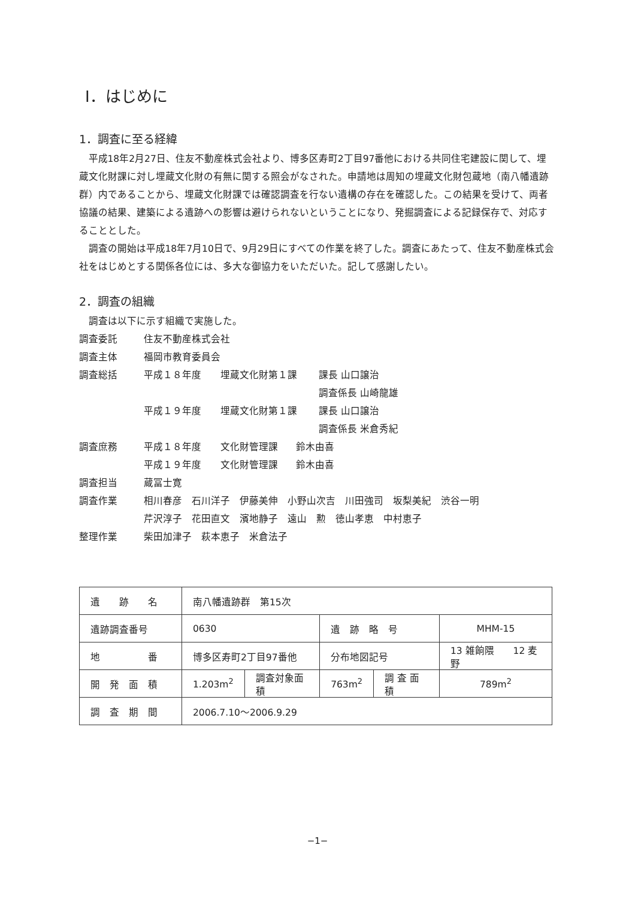Ⅰ．はじめに
1．調査に至る経緯
平成18年2月27日、住友不動産株式会社より、博多区寿町2丁目97番他における共同住宅建設に関して、埋蔵文化財課に対し埋蔵文化財の有無に関する照会がなされた。申請地は周知の埋蔵文化財包蔵地（南八幡遺跡群）内であることから、埋蔵文化財課では確認調査を行ない遺構の存在を確認した。この結果を受けて、両者協議の結果、建築による遺跡への影響は避けられないということになり、発掘調査による記録保存で、対応することとした。
調査の開始は平成18年7月10日で、9月29日にすべての作業を終了した。調査にあたって、住友不動産株式会社をはじめとする関係各位には、多大な御協力をいただいた。記して感謝したい。
2．調査の組織
調査は以下に示す組織で実施した。
調査委託 住友不動産株式会社
調査主体 福岡市教育委員会
調査総括 平成１８年度 埋蔵文化財第１課 課長 山口譲治
調査係長 山崎龍雄
平成１９年度 埋蔵文化財第１課 課長 山口譲治
調査係長 米倉秀紀
調査庶務 平成１８年度 文化財管理課 鈴木由喜
平成１９年度 文化財管理課 鈴木由喜
調査担当 蔵冨士寛
調査作業 相川春彦　石川洋子　伊藤美伸　小野山次吉　川田強司　坂梨美紀　渋谷一明
芹沢淳子　花田直文　濱地静子　遠山　勲　徳山孝恵　中村恵子
整理作業 柴田加津子　萩本恵子　米倉法子
| 遺 跡 名 | 南八幡遺跡群 第15次 | | | | |
| 遺跡調査番号 | 0630 | | 遺 跡 略 号 | | MHM-15 |
| 地 番 | 博多区寿町2丁目97番他 | | 分布地図記号 | | 13 雑餉隈 12 麦野 |
| 開 発 面 積 | 1.203m<sup>2</sup> | 調査対象面積 | 763m<sup>2</sup> | 調 査 面 積 | 789m<sup>2</sup> |
| 調 査 期 間 | 2006.7.10～2006.9.29 | | | | |
−1−